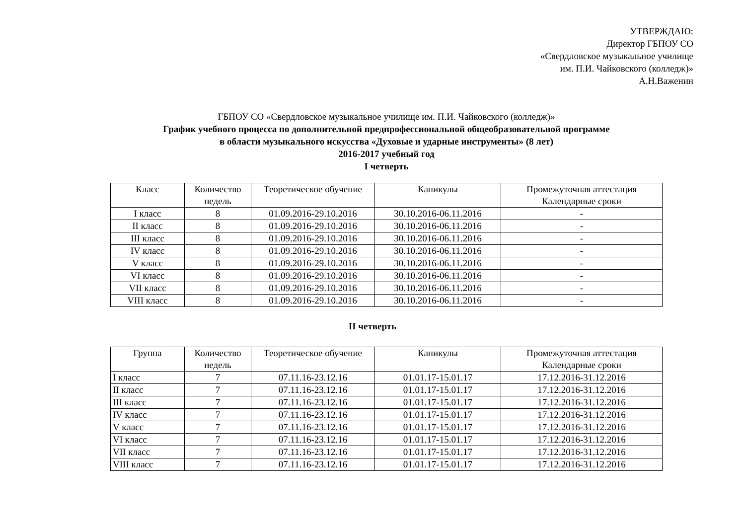УТВЕРЖДАЮ:
Директор ГБПОУ СО
«Свердловское музыкальное училище
им. П.И. Чайковского (колледж)»
А.Н.Важенин
ГБПОУ СО «Свердловское музыкальное училище им. П.И. Чайковского (колледж)»
График учебного процесса по дополнительной предпрофессиональной общеобразовательной программе
в области музыкального искусства «Духовые и ударные инструменты» (8 лет)
2016-2017 учебный год
I четверть
| Класс | Количество недель | Теоретическое обучение | Каникулы | Промежуточная аттестация Календарные сроки |
| I класс | 8 | 01.09.2016-29.10.2016 | 30.10.2016-06.11.2016 | - |
| II класс | 8 | 01.09.2016-29.10.2016 | 30.10.2016-06.11.2016 | - |
| III класс | 8 | 01.09.2016-29.10.2016 | 30.10.2016-06.11.2016 | - |
| IV класс | 8 | 01.09.2016-29.10.2016 | 30.10.2016-06.11.2016 | - |
| V класс | 8 | 01.09.2016-29.10.2016 | 30.10.2016-06.11.2016 | - |
| VI класс | 8 | 01.09.2016-29.10.2016 | 30.10.2016-06.11.2016 | - |
| VII класс | 8 | 01.09.2016-29.10.2016 | 30.10.2016-06.11.2016 | - |
| VIII класс | 8 | 01.09.2016-29.10.2016 | 30.10.2016-06.11.2016 | - |
II четверть
| Группа | Количество недель | Теоретическое обучение | Каникулы | Промежуточная аттестация Календарные сроки |
| I класс | 7 | 07.11.16-23.12.16 | 01.01.17-15.01.17 | 17.12.2016-31.12.2016 |
| II класс | 7 | 07.11.16-23.12.16 | 01.01.17-15.01.17 | 17.12.2016-31.12.2016 |
| III класс | 7 | 07.11.16-23.12.16 | 01.01.17-15.01.17 | 17.12.2016-31.12.2016 |
| IV класс | 7 | 07.11.16-23.12.16 | 01.01.17-15.01.17 | 17.12.2016-31.12.2016 |
| V класс | 7 | 07.11.16-23.12.16 | 01.01.17-15.01.17 | 17.12.2016-31.12.2016 |
| VI класс | 7 | 07.11.16-23.12.16 | 01.01.17-15.01.17 | 17.12.2016-31.12.2016 |
| VII класс | 7 | 07.11.16-23.12.16 | 01.01.17-15.01.17 | 17.12.2016-31.12.2016 |
| VIII класс | 7 | 07.11.16-23.12.16 | 01.01.17-15.01.17 | 17.12.2016-31.12.2016 |